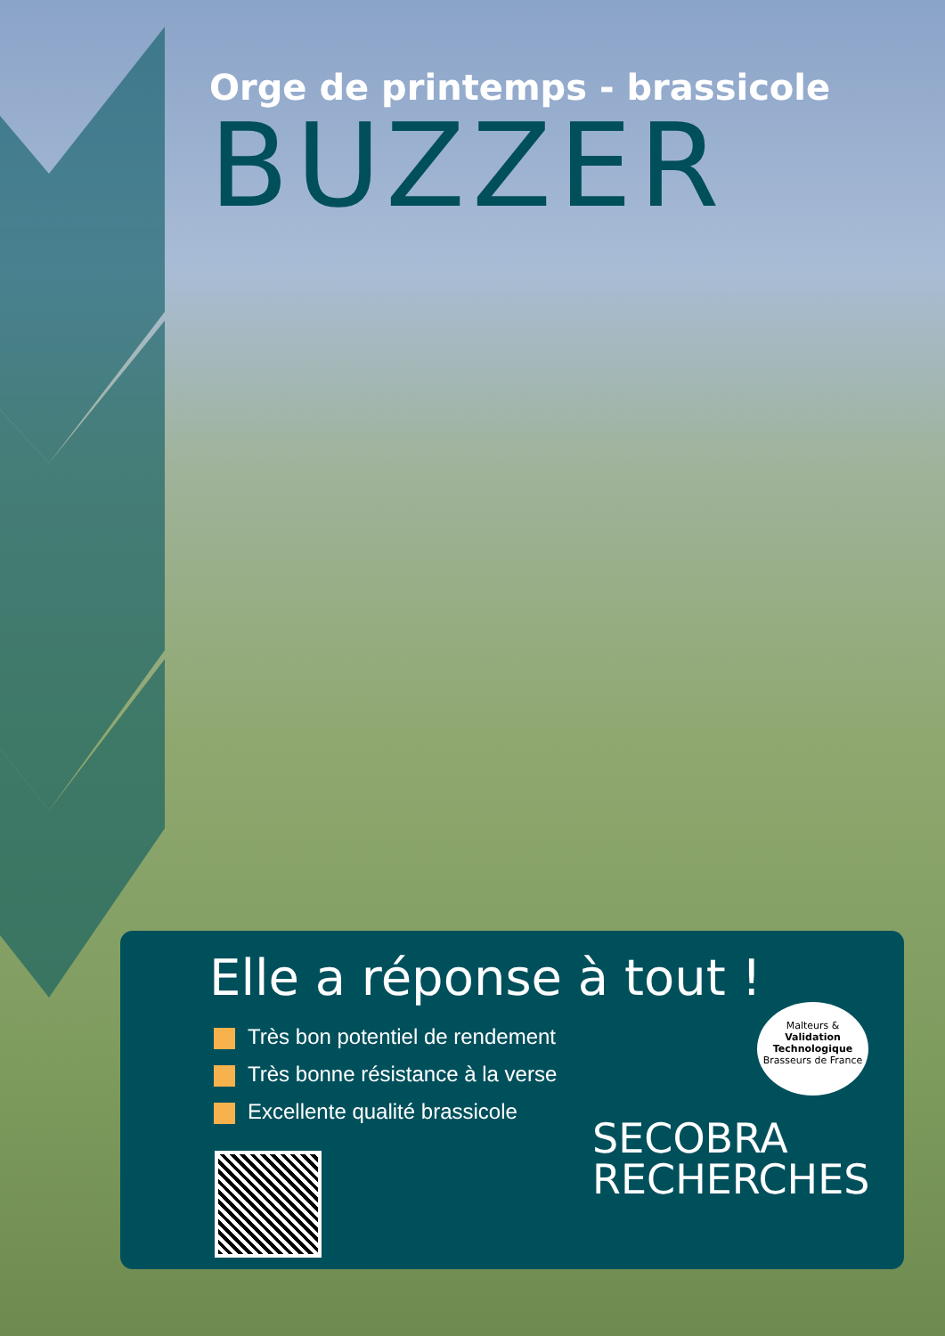Orge de printemps - brassicole
BUZZER
Elle a réponse à tout !
Très bon potentiel de rendement
Très bonne résistance à la verse
Excellente qualité brassicole
Malteurs &
Validation Technologique
Brasseurs de France
SECOBRA
RECHERCHES